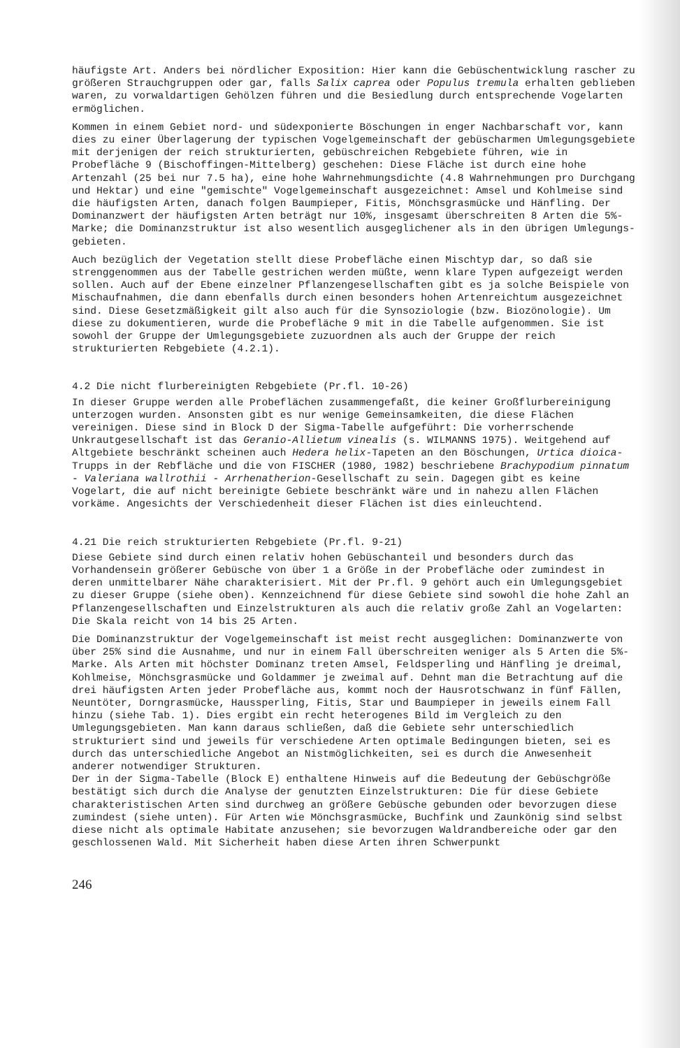häufigste Art. Anders bei nördlicher Exposition: Hier kann die Gebüsch­entwicklung rascher zu größeren Strauchgruppen oder gar, falls Salix caprea oder Populus tremula erhalten geblieben waren, zu vorwaldartigen Gehölzen führen und die Besiedlung durch entsprechende Vogelarten ermöglichen.
Kommen in einem Gebiet nord- und südexponierte Böschungen in enger Nach­barschaft vor, kann dies zu einer Überlagerung der typischen Vogelgemein­schaft der gebüscharmen Umlegungsgebiete mit derjenigen der reich struktu­rierten, gebüschreichen Rebgebiete führen, wie in Probefläche 9 (Bischof­fingen-Mittelberg) geschehen: Diese Fläche ist durch eine hohe Artenzahl (25 bei nur 7.5 ha), eine hohe Wahrnehmungsdichte (4.8 Wahrnehmungen pro Durchgang und Hektar) und eine "gemischte" Vogelgemeinschaft ausgezeichnet: Amsel und Kohlmeise sind die häufigsten Arten, danach folgen Baumpieper, Fitis, Mönchsgrasmücke und Hänfling. Der Dominanzwert der häufigsten Arten beträgt nur 10%, insgesamt überschreiten 8 Arten die 5%-Marke; die Dominanz­struktur ist also wesentlich ausgeglichener als in den übrigen Umlegungs­gebieten.
Auch bezüglich der Vegetation stellt diese Probefläche einen Mischtyp dar, so daß sie strenggenommen aus der Tabelle gestrichen werden müßte, wenn klare Typen aufgezeigt werden sollen. Auch auf der Ebene einzelner Pflanzen­gesellschaften gibt es ja solche Beispiele von Mischaufnahmen, die dann ebenfalls durch einen besonders hohen Artenreichtum ausgezeichnet sind. Diese Gesetzmäßigkeit gilt also auch für die Synsoziologie (bzw. Biozöno­logie). Um diese zu dokumentieren, wurde die Probefläche 9 mit in die Tabelle aufgenommen. Sie ist sowohl der Gruppe der Umlegungsgebiete zuzu­ordnen als auch der Gruppe der reich strukturierten Rebgebiete (4.2.1).
4.2 Die nicht flurbereinigten Rebgebiete (Pr.fl. 10-26)
In dieser Gruppe werden alle Probeflächen zusammengefaßt, die keiner Groß­flurbereinigung unterzogen wurden. Ansonsten gibt es nur wenige Gemeinsam­keiten, die diese Flächen vereinigen. Diese sind in Block D der Sigma-Tabelle aufgeführt: Die vorherrschende Unkrautgesellschaft ist das Geranio-Allietum vinealis (s. WILMANNS 1975). Weitgehend auf Altgebiete beschränkt scheinen auch Hedera helix-Tapeten an den Böschungen, Urtica dioica-Trupps in der Rebfläche und die von FISCHER (1980, 1982) beschriebene Brachypodium pinnatum - Valeriana wallrothii - Arrhenatherion-Gesellschaft zu sein. Dagegen gibt es keine Vogelart, die auf nicht bereinigte Gebiete beschränkt wäre und in nahezu allen Flächen vorkäme. Angesichts der Verschiedenheit dieser Flächen ist dies einleuchtend.
4.21 Die reich strukturierten Rebgebiete (Pr.fl. 9-21)
Diese Gebiete sind durch einen relativ hohen Gebüschanteil und besonders durch das Vorhandensein größerer Gebüsche von über 1 a Größe in der Probe­fläche oder zumindest in deren unmittelbarer Nähe charakterisiert. Mit der Pr.fl. 9 gehört auch ein Umlegungsgebiet zu dieser Gruppe (siehe oben). Kennzeichnend für diese Gebiete sind sowohl die hohe Zahl an Pflanzengesell­schaften und Einzelstrukturen als auch die relativ große Zahl an Vogelarten: Die Skala reicht von 14 bis 25 Arten.
Die Dominanzstruktur der Vogelgemeinschaft ist meist recht ausgeglichen: Dominanzwerte von über 25% sind die Ausnahme, und nur in einem Fall über­schreiten weniger als 5 Arten die 5%-Marke. Als Arten mit höchster Dominanz treten Amsel, Feldsperling und Hänfling je dreimal, Kohlmeise, Mönchsgras­mücke und Goldammer je zweimal auf. Dehnt man die Betrachtung auf die drei häufigsten Arten jeder Probefläche aus, kommt noch der Hausrotschwanz in fünf Fällen, Neuntöter, Dorngrasmücke, Haussperling, Fitis, Star und Baum­pieper in jeweils einem Fall hinzu (siehe Tab. 1). Dies ergibt ein recht heterogenes Bild im Vergleich zu den Umlegungsgebieten. Man kann daraus schließen, daß die Gebiete sehr unterschiedlich strukturiert sind und jeweils für verschiedene Arten optimale Bedingungen bieten, sei es durch das unterschiedliche Angebot an Nistmöglichkeiten, sei es durch die Anwesen­heit anderer notwendiger Strukturen.
Der in der Sigma-Tabelle (Block E) enthaltene Hinweis auf die Bedeutung der Gebüschgröße bestätigt sich durch die Analyse der genutzten Einzelstrukturen: Die für diese Gebiete charakteristischen Arten sind durchweg an größere Gebüsche gebunden oder bevorzugen diese zumindest (siehe unten). Für Arten wie Mönchsgrasmücke, Buchfink und Zaunkönig sind selbst diese nicht als optimale Habitate anzusehen; sie bevorzugen Waldrandbereiche oder gar den geschlossenen Wald. Mit Sicherheit haben diese Arten ihren Schwerpunkt
246